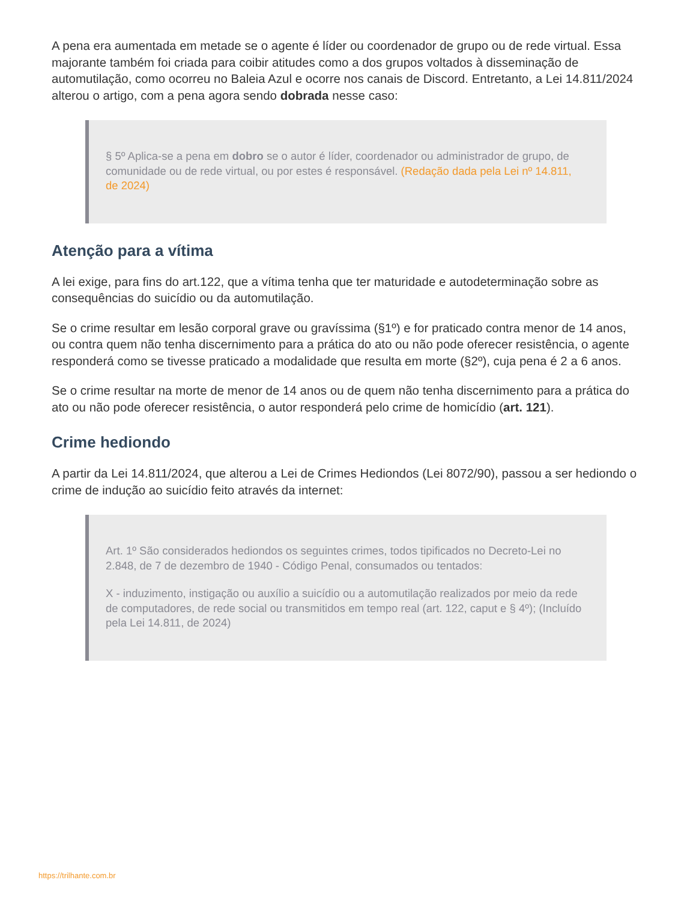A pena era aumentada em metade se o agente é líder ou coordenador de grupo ou de rede virtual. Essa majorante também foi criada para coibir atitudes como a dos grupos voltados à disseminação de automutilação, como ocorreu no Baleia Azul e ocorre nos canais de Discord. Entretanto, a Lei 14.811/2024 alterou o artigo, com a pena agora sendo dobrada nesse caso:
§ 5º Aplica-se a pena em dobro se o autor é líder, coordenador ou administrador de grupo, de comunidade ou de rede virtual, ou por estes é responsável. (Redação dada pela Lei nº 14.811, de 2024)
Atenção para a vítima
A lei exige, para fins do art.122, que a vítima tenha que ter maturidade e autodeterminação sobre as consequências do suicídio ou da automutilação.
Se o crime resultar em lesão corporal grave ou gravíssima (§1º) e for praticado contra menor de 14 anos, ou contra quem não tenha discernimento para a prática do ato ou não pode oferecer resistência, o agente responderá como se tivesse praticado a modalidade que resulta em morte (§2º), cuja pena é 2 a 6 anos.
Se o crime resultar na morte de menor de 14 anos ou de quem não tenha discernimento para a prática do ato ou não pode oferecer resistência, o autor responderá pelo crime de homicídio (art. 121).
Crime hediondo
A partir da Lei 14.811/2024, que alterou a Lei de Crimes Hediondos (Lei 8072/90), passou a ser hediondo o crime de indução ao suicídio feito através da internet:
Art. 1º São considerados hediondos os seguintes crimes, todos tipificados no Decreto-Lei no 2.848, de 7 de dezembro de 1940 - Código Penal, consumados ou tentados:
X - induzimento, instigação ou auxílio a suicídio ou a automutilação realizados por meio da rede de computadores, de rede social ou transmitidos em tempo real (art. 122, caput e § 4º); (Incluído pela Lei 14.811, de 2024)
https://trilhante.com.br